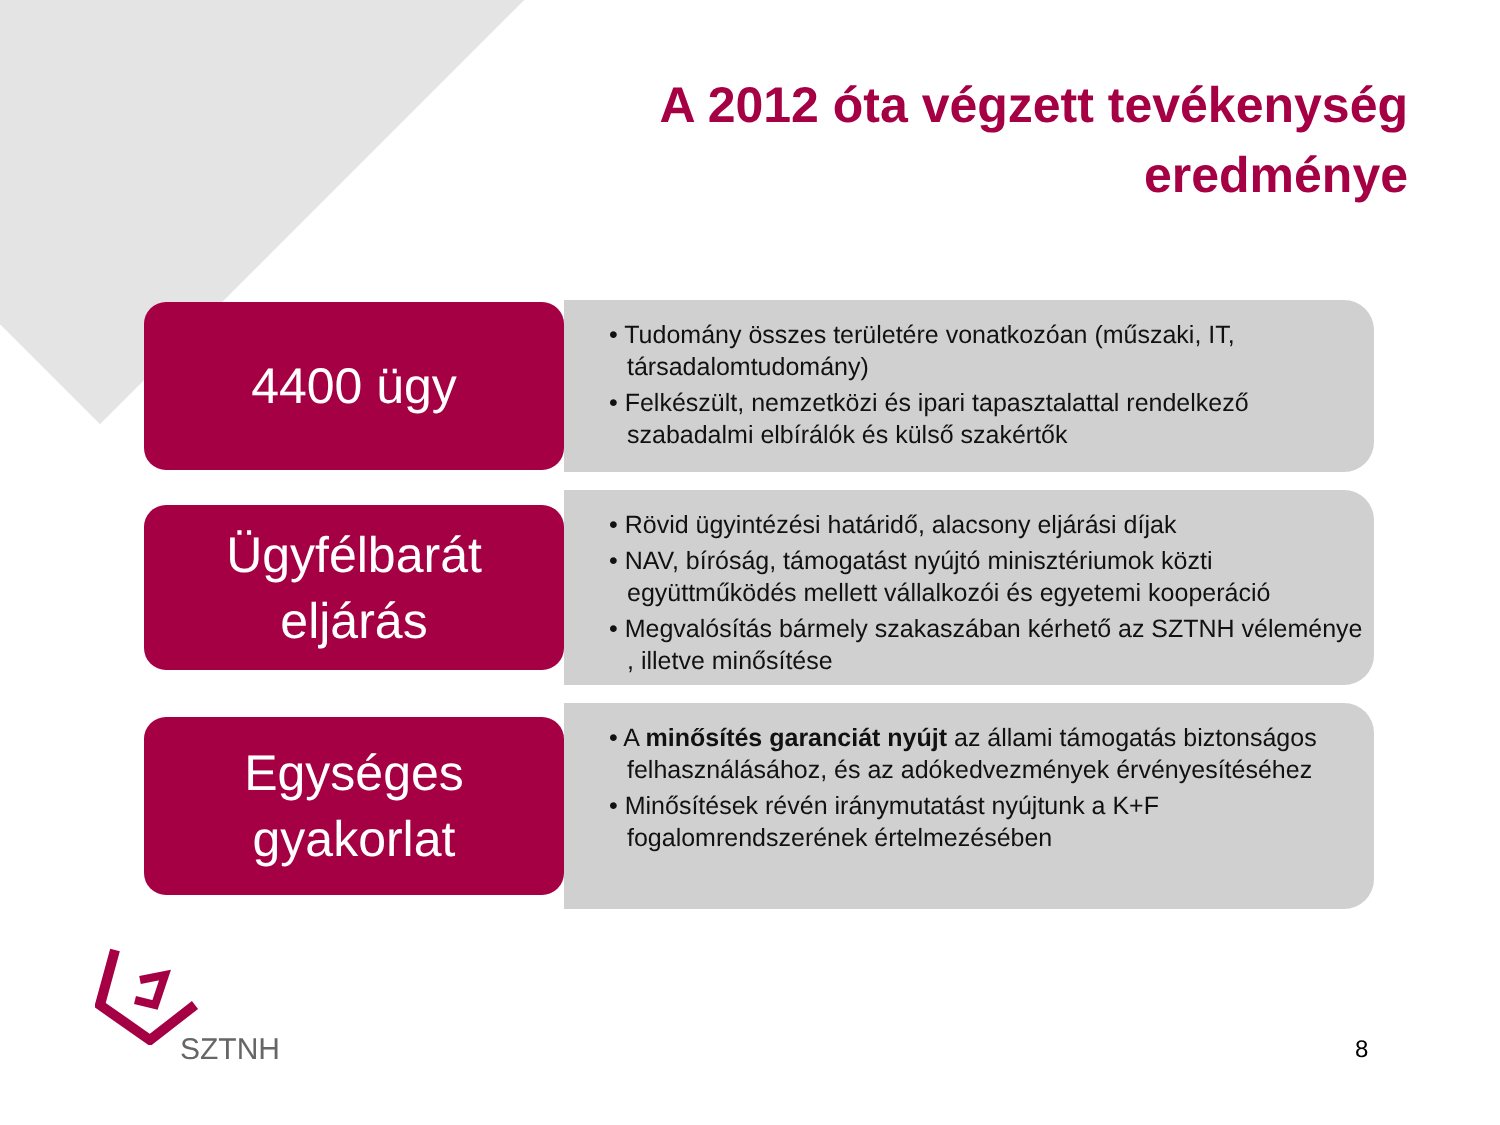A 2012 óta végzett tevékenység
eredménye
4400 ügy
• Tudomány összes területére vonatkozóan (műszaki, IT, társadalomtudomány)
• Felkészült, nemzetközi és ipari tapasztalattal rendelkező szabadalmi elbírálók és külső szakértők
Ügyfélbarát
eljárás
• Rövid ügyintézési határidő, alacsony eljárási díjak
• NAV, bíróság, támogatást nyújtó minisztériumok közti együttműködés mellett vállalkozói és egyetemi kooperáció
• Megvalósítás bármely szakaszában kérhető az SZTNH véleménye , illetve minősítése
Egységes
gyakorlat
• A minősítés garanciát nyújt az állami támogatás biztonságos felhasználásához, és az adókedvezmények érvényesítéséhez
• Minősítések révén iránymutatást nyújtunk a K+F fogalomrendszerének értelmezésében
SZTNH
8